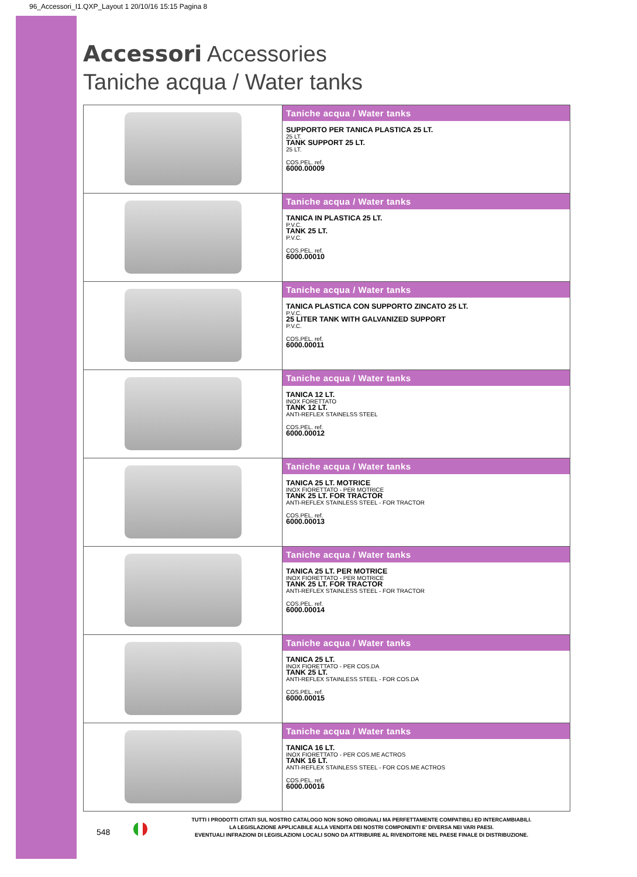96_Accessori_I1.QXP_Layout 1 20/10/16 15:15 Pagina 8
Accessori Accessories
Taniche acqua / Water tanks
| | Taniche acqua / Water tanks SUPPORTO PER TANICA PLASTICA 25 LT. 25 LT. TANK SUPPORT 25 LT. 25 LT. COS.PEL. ref. 6000.00009 |
| | Taniche acqua / Water tanks TANICA IN PLASTICA 25 LT. P.V.C. TANK 25 LT. P.V.C. COS.PEL. ref. 6000.00010 |
| | Taniche acqua / Water tanks TANICA PLASTICA CON SUPPORTO ZINCATO 25 LT. P.V.C. 25 LITER TANK WITH GALVANIZED SUPPORT P.V.C. COS.PEL. ref. 6000.00011 |
| | Taniche acqua / Water tanks TANICA 12 LT. INOX FORETTATO TANK 12 LT. ANTI-REFLEX STAINELSS STEEL COS.PEL. ref. 6000.00012 |
| | Taniche acqua / Water tanks TANICA 25 LT. MOTRICE INOX FIORETTATO - PER MOTRICE TANK 25 LT. FOR TRACTOR ANTI-REFLEX STAINLESS STEEL - FOR TRACTOR COS.PEL. ref. 6000.00013 |
| | Taniche acqua / Water tanks TANICA 25 LT. PER MOTRICE INOX FIORETTATO - PER MOTRICE TANK 25 LT. FOR TRACTOR ANTI-REFLEX STAINLESS STEEL - FOR TRACTOR COS.PEL. ref. 6000.00014 |
| | Taniche acqua / Water tanks TANICA 25 LT. INOX FIORETTATO - PER COS.DA TANK 25 LT. ANTI-REFLEX STAINLESS STEEL - FOR COS.DA COS.PEL. ref. 6000.00015 |
| | Taniche acqua / Water tanks TANICA 16 LT. INOX FIORETTATO - PER COS.ME ACTROS TANK 16 LT. ANTI-REFLEX STAINLESS STEEL - FOR COS.ME ACTROS COS.PEL. ref. 6000.00016 |
548
TUTTI I PRODOTTI CITATI SUL NOSTRO CATALOGO NON SONO ORIGINALI MA PERFETTAMENTE COMPATIBILI ED INTERCAMBIABILI.
LA LEGISLAZIONE APPLICABILE ALLA VENDITA DEI NOSTRI COMPONENTI E' DIVERSA NEI VARI PAESI.
EVENTUALI INFRAZIONI DI LEGISLAZIONI LOCALI SONO DA ATTRIBUIRE AL RIVENDITORE NEL PAESE FINALE DI DISTRIBUZIONE.